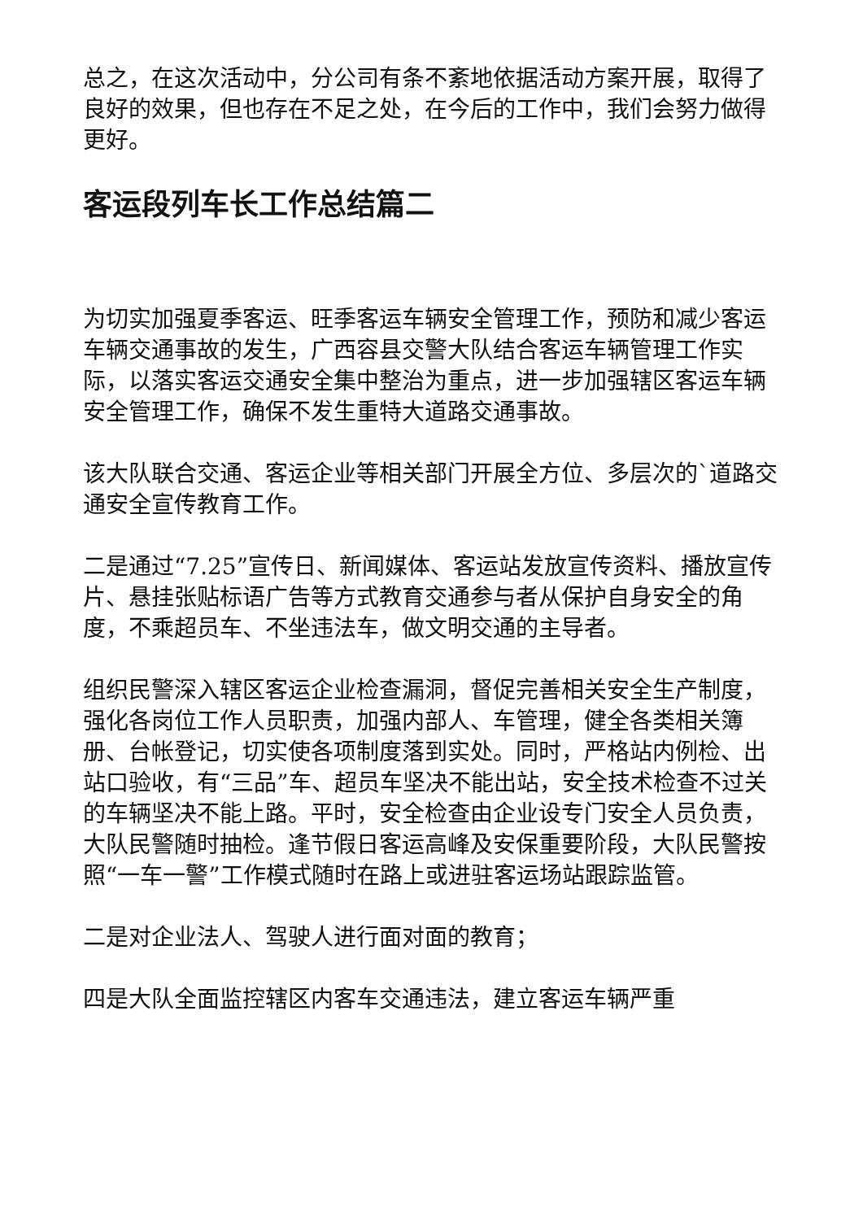总之，在这次活动中，分公司有条不紊地依据活动方案开展，取得了良好的效果，但也存在不足之处，在今后的工作中，我们会努力做得更好。
客运段列车长工作总结篇二
为切实加强夏季客运、旺季客运车辆安全管理工作，预防和减少客运车辆交通事故的发生，广西容县交警大队结合客运车辆管理工作实际，以落实客运交通安全集中整治为重点，进一步加强辖区客运车辆安全管理工作，确保不发生重特大道路交通事故。
该大队联合交通、客运企业等相关部门开展全方位、多层次的`道路交通安全宣传教育工作。
二是通过“7.25”宣传日、新闻媒体、客运站发放宣传资料、播放宣传片、悬挂张贴标语广告等方式教育交通参与者从保护自身安全的角度，不乘超员车、不坐违法车，做文明交通的主导者。
组织民警深入辖区客运企业检查漏洞，督促完善相关安全生产制度，强化各岗位工作人员职责，加强内部人、车管理，健全各类相关簿册、台帐登记，切实使各项制度落到实处。同时，严格站内例检、出站口验收，有“三品”车、超员车坚决不能出站，安全技术检查不过关的车辆坚决不能上路。平时，安全检查由企业设专门安全人员负责，大队民警随时抽检。逢节假日客运高峰及安保重要阶段，大队民警按照“一车一警”工作模式随时在路上或进驻客运场站跟踪监管。
二是对企业法人、驾驶人进行面对面的教育；
四是大队全面监控辖区内客车交通违法，建立客运车辆严重